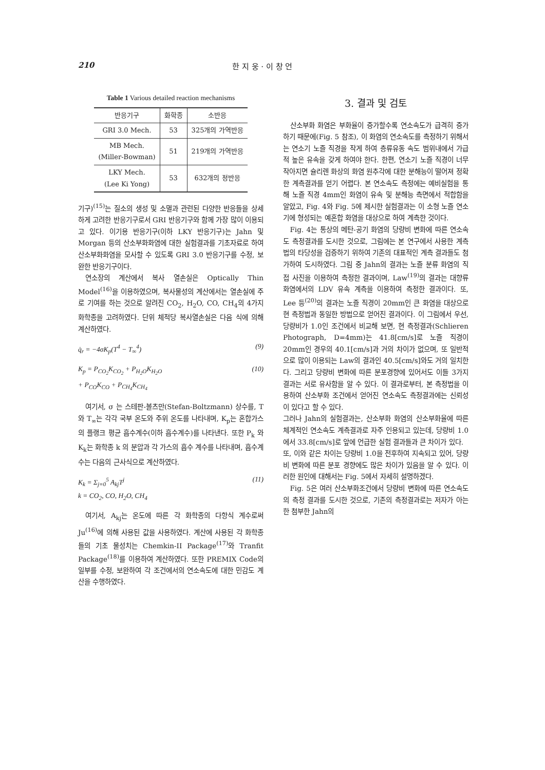210 한 지 웅 · 이 창 언
Table 1 Various detailed reaction mechanisms
| 반응기구 | 화학종 | 소반응 |
| --- | --- | --- |
| GRI 3.0 Mech. | 53 | 325개의 가역반응 |
| MB Mech. (Miller-Bowman) | 51 | 219개의 가역반응 |
| LKY Mech. (Lee Ki Yong) | 53 | 632개의 정반응 |
기구)<sup>(15)</sup>는 질소의 생성 및 소멸과 관련된 다양한 반응들을 상세하게 고려한 반응기구로서 GRI 반응기구와 함께 가장 많이 이용되고 있다. 이기용 반응기구(이하 LKY 반응기구)는 Jahn 및 Morgan 등의 산소부화화염에 대한 실험결과를 기초자료로 하여 산소부화화염을 모사할 수 있도록 GRI 3.0 반응기구를 수정, 보완한 반응기구이다.
연소장의 계산에서 복사 열손실은 Optically Thin Model<sup>(16)</sup>을 이용하였으며, 복사물성의 계산에서는 열손실에 주로 기여를 하는 것으로 알려진 CO<sub>2</sub>, H<sub>2</sub>O, CO, CH<sub>4</sub>의 4가지 화학종을 고려하였다. 단위 체적당 복사열손실은 다음 식에 의해 계산하였다.
q̇<sub>r</sub> = −4σK<sub>p</sub>(T<sup>4</sup> − T<sub>∞</sub><sup>4</sup>) (9)
K<sub>p</sub> = P<sub>CO<sub>2</sub></sub>K<sub>CO<sub>2</sub></sub> + P<sub>H<sub>2</sub>O</sub>K<sub>H<sub>2</sub>O</sub>
+ P<sub>CO</sub>K<sub>CO</sub> + P<sub>CH<sub>4</sub></sub>K<sub>CH<sub>4</sub></sub> (10)
여기서, σ 는 스테판-볼츠만(Stefan-Boltzmann) 상수를, T 와 T<sub>∞</sub>는 각각 국부 온도와 주위 온도를 나타내며, K<sub>p</sub>는 혼합가스의 플랭크 평균 흡수계수(이하 흡수계수)를 나타낸다. 또한 P<sub>k</sub> 와 K<sub>k</sub>는 화학종 k 의 분압과 각 가스의 흡수 계수를 나타내며, 흡수계수는 다음의 근사식으로 계산하였다.
K<sub>k</sub> = Σ<sub>j=0</sub><sup>5</sup> A<sub>kj</sub>T<sup>j</sup>
k = CO<sub>2</sub>, CO, H<sub>2</sub>O, CH<sub>4</sub> (11)
여기서, A<sub>kj</sub>는 온도에 따른 각 화학종의 다항식 계수로써 Ju<sup>(16)</sup>에 의해 사용된 값을 사용하였다. 계산에 사용된 각 화학종들의 기초 물성치는 Chemkin-II Package<sup>(17)</sup>와 Tranfit Package<sup>(18)</sup>를 이용하여 계산하였다. 또한 PREMIX Code의 일부를 수정, 보완하여 각 조건에서의 연소속도에 대한 민감도 계산을 수행하였다.
3. 결과 및 검토
산소부화 화염은 부화율이 증가할수록 연소속도가 급격히 증가하기 때문에(Fig. 5 참조), 이 화염의 연소속도를 측정하기 위해서는 연소기 노즐 직경을 작게 하여 층류유동 속도 범위내에서 가급적 높은 유속을 갖게 하여야 한다. 한편, 연소기 노즐 직경이 너무 작아지면 슐리렌 화상의 화염 원추각에 대한 분해능이 떨어져 정확한 계측결과를 얻기 어렵다. 본 연소속도 측정에는 예비실험을 통해 노즐 직경 4mm인 화염이 유속 및 분해능 측면에서 적합함을 알았고, Fig. 4와 Fig. 5에 제시한 실험결과는 이 소형 노즐 연소기에 형성되는 예혼합 화염을 대상으로 하여 계측한 것이다.
Fig. 4는 통상의 메탄-공기 화염의 당량비 변화에 따른 연소속도 측정결과를 도시한 것으로, 그림에는 본 연구에서 사용한 계측법의 타당성을 검증하기 위하여 기존의 대표적인 계측 결과들도 첨가하여 도시하였다. 그림 중 Jahn의 결과는 노즐 분류 화염의 직접 사진을 이용하여 측정한 결과이며, Law<sup>(19)</sup>의 결과는 대향류 화염에서의 LDV 유속 계측을 이용하여 측정한 결과이다. 또, Lee 등<sup>(20)</sup>의 결과는 노즐 직경이 20mm인 큰 화염을 대상으로 현 측정법과 동일한 방법으로 얻어진 결과이다. 이 그림에서 우선, 당량비가 1.0인 조건에서 비교해 보면, 현 측정결과(Schlieren Photograph, D=4mm)는 41.8[cm/s]로 노즐 직경이 20mm인 경우의 40.1[cm/s]과 거의 차이가 없으며, 또 일반적으로 많이 이용되는 Law의 결과인 40.5[cm/s]와도 거의 일치한다. 그리고 당량비 변화에 따른 분포경향에 있어서도 이들 3가지 결과는 서로 유사함을 알 수 있다. 이 결과로부터, 본 측정법을 이용하여 산소부화 조건에서 얻어진 연소속도 측정결과에는 신뢰성이 있다고 할 수 있다.
그러나 Jahn의 실험결과는, 산소부화 화염의 산소부화율에 따른 체계적인 연소속도 계측결과로 자주 인용되고 있는데, 당량비 1.0에서 33.8[cm/s]로 앞에 언급한 실험 결과들과 큰 차이가 있다.
또, 이와 같은 차이는 당량비 1.0을 전후하여 지속되고 있어, 당량비 변화에 따른 분포 경향에도 많은 차이가 있음을 알 수 있다. 이러한 원인에 대해서는 Fig. 5에서 자세히 설명하겠다.
Fig. 5은 여러 산소부화조건에서 당량비 변화에 따른 연소속도의 측정 결과를 도시한 것으로, 기존의 측정결과로는 저자가 아는 한 첨부한 Jahn의